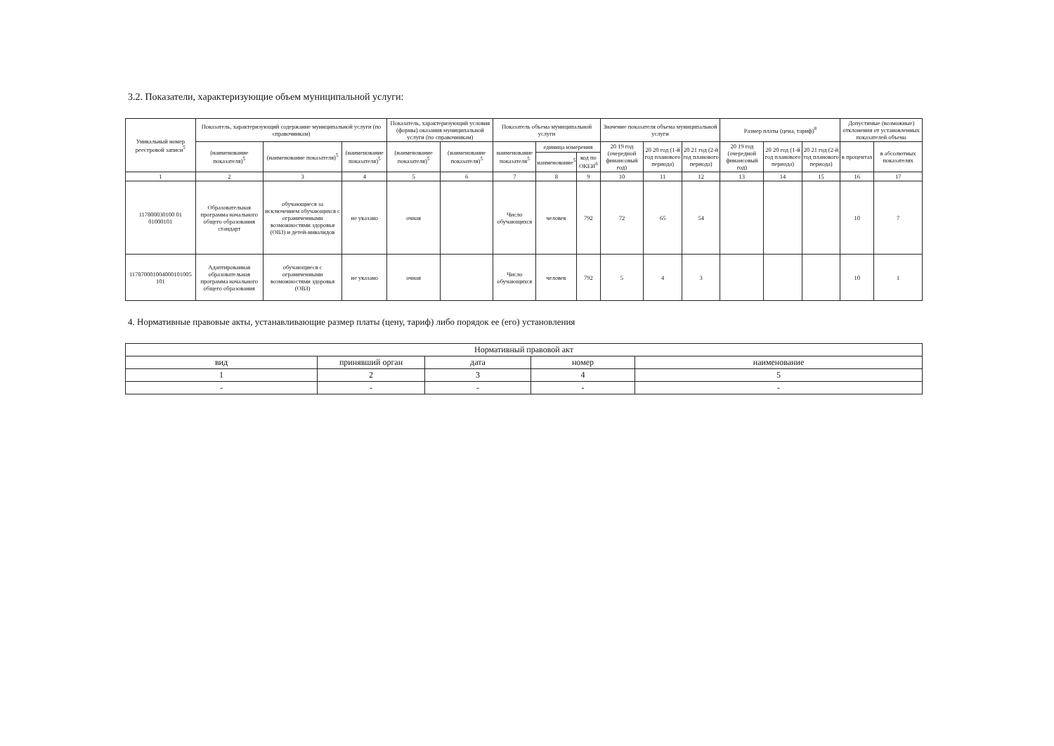3.2. Показатели, характеризующие объем муниципальной услуги:
| Уникальный номер реестровой записи<sup>5</sup> | Показатель, характеризующий содержание муниципальной услуги (по справочникам) | | | Показатель, характеризующий условия (формы) оказания муниципальной услуги (по справочникам) | | Показатель объема муниципальной услуги | | | Значение показателя объема муниципальной услуги | | | Размер платы (цена, тариф)<sup>8</sup> | | | Допустимые (возможные) отклонения от установленных показателей объема | |
| --- | --- | --- | --- | --- | --- | --- | --- | --- | --- | --- | --- | --- | --- | --- | --- | --- |
| | (наименование показателя)<sup>5</sup> | (наименование показателя)<sup>5</sup> | (наименование показателя)<sup>5</sup> | (наименование показателя)<sup>5</sup> | (наименование показателя)<sup>5</sup> | наименование показателя<sup>5</sup> | единица измерения | | 20 19 год (очередной финансовый год) | 20 20 год (1-й год планового периода) | 20 21 год (2-й год планового периода) | 20 19 год (очередной финансовый год) | 20 20 год (1-й год планового периода) | 20 21 год (2-й год планового периода) | в процентах | в абсолютных показателях |
| | | | | | | | наименование<sup>5</sup> | код по ОКЕИ<sup>6</sup> | | | | | | | | |
| 1 | 2 | 3 | 4 | 5 | 6 | 7 | 8 | 9 | 10 | 11 | 12 | 13 | 14 | 15 | 16 | 17 |
| 117800030100 01 01000101 | Образовательная программа начального общего образования стандарт | обучающиеся за исключением обучающихся с ограниченными возможностями здоровья (ОВЗ) и детей-инвалидов | не указано | очная | | Число обучающихся | человек | 792 | 72 | 65 | 54 | | | | 10 | 7 |
| 117870001004000101005 101 | Адаптированная образовательная программа начального общего образования | обучающиеся с ограниченными возможностями здоровья (ОВЗ) | не указано | очная | | Число обучающихся | человек | 792 | 5 | 4 | 3 | | | | 10 | 1 |
4. Нормативные правовые акты, устанавливающие размер платы (цену, тариф) либо порядок ее (его) установления
| Нормативный правовой акт | | | | |
| вид | принявший орган | дата | номер | наименование |
| 1 | 2 | 3 | 4 | 5 |
| - | - | - | - | - |